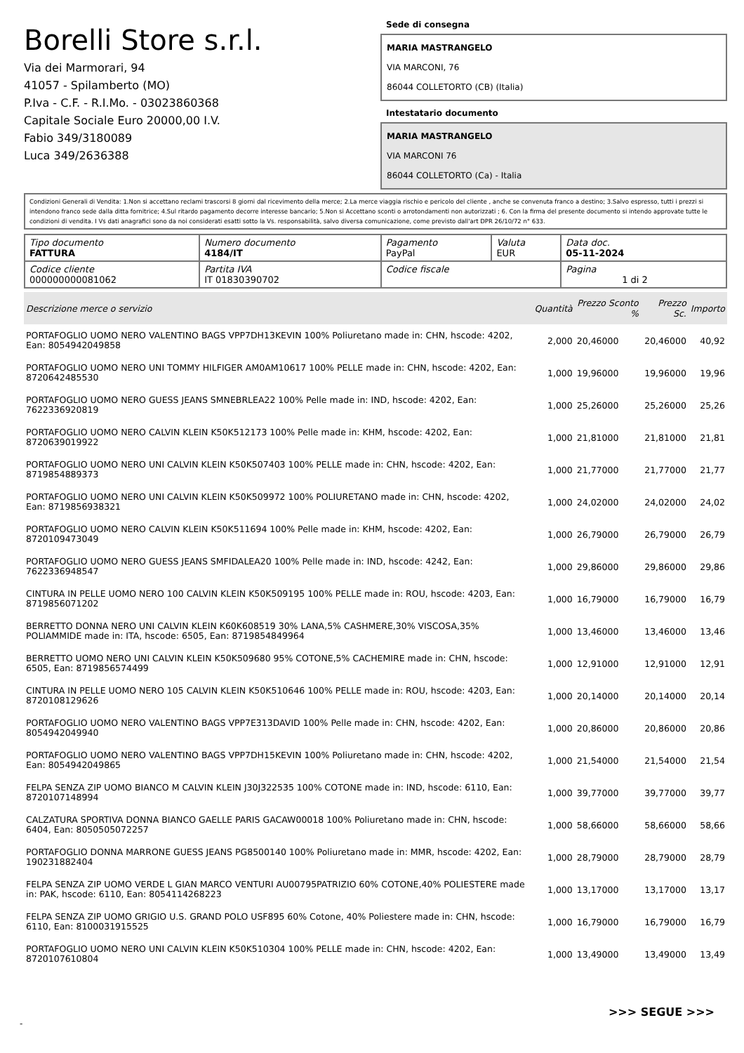Borelli Store s.r.l.
Via dei Marmorari, 94
41057 - Spilamberto (MO)
P.Iva - C.F. - R.I.Mo. - 03023860368
Capitale Sociale Euro 20000,00 I.V.
Fabio 349/3180089
Luca 349/2636388
Sede di consegna
MARIA MASTRANGELO
VIA MARCONI, 76
86044 COLLETORTO (CB) (Italia)
Intestatario documento
MARIA MASTRANGELO
VIA MARCONI 76
86044 COLLETORTO (Ca) - Italia
Condizioni Generali di Vendita: 1.Non si accettano reclami trascorsi 8 giorni dal ricevimento della merce; 2.La merce viaggia rischio e pericolo del cliente , anche se convenuta franco a destino; 3.Salvo espresso, tutti i prezzi si intendono franco sede dalla ditta fornitrice; 4.Sul ritardo pagamento decorre interesse bancario; 5.Non si Accettano sconti o arrotondamenti non autorizzati ; 6. Con la firma del presente documento si intendo approvate tutte le condizioni di vendita. I Vs dati anagrafici sono da noi considerati esatti sotto la Vs. responsabilità, salvo diversa comunicazione, come previsto dall'art DPR 26/10/72 n° 633.
| Tipo documento FATTURA | Numero documento 4184/IT | Pagamento PayPal | Valuta EUR | Data doc. 05-11-2024 |
| Codice cliente 000000000081062 | Partita IVA IT 01830390702 | Codice fiscale | | Pagina 1 di 2 |
| Descrizione merce o servizio | Quantità | Prezzo Sconto % | Prezzo Sc. | Importo |
| --- | --- | --- | --- | --- |
| PORTAFOGLIO UOMO NERO VALENTINO BAGS VPP7DH13KEVIN 100% Poliuretano made in: CHN, hscode: 4202, Ean: 8054942049858 | 2,000 | 20,46000 | 20,46000 | 40,92 |
| PORTAFOGLIO UOMO NERO UNI TOMMY HILFIGER AM0AM10617 100% PELLE made in: CHN, hscode: 4202, Ean: 8720642485530 | 1,000 | 19,96000 | 19,96000 | 19,96 |
| PORTAFOGLIO UOMO NERO GUESS JEANS SMNEBRLEA22 100% Pelle made in: IND, hscode: 4202, Ean: 7622336920819 | 1,000 | 25,26000 | 25,26000 | 25,26 |
| PORTAFOGLIO UOMO NERO CALVIN KLEIN K50K512173 100% Pelle made in: KHM, hscode: 4202, Ean: 8720639019922 | 1,000 | 21,81000 | 21,81000 | 21,81 |
| PORTAFOGLIO UOMO NERO UNI CALVIN KLEIN K50K507403 100% PELLE made in: CHN, hscode: 4202, Ean: 8719854889373 | 1,000 | 21,77000 | 21,77000 | 21,77 |
| PORTAFOGLIO UOMO NERO UNI CALVIN KLEIN K50K509972 100% POLIURETANO made in: CHN, hscode: 4202, Ean: 8719856938321 | 1,000 | 24,02000 | 24,02000 | 24,02 |
| PORTAFOGLIO UOMO NERO CALVIN KLEIN K50K511694 100% Pelle made in: KHM, hscode: 4202, Ean: 8720109473049 | 1,000 | 26,79000 | 26,79000 | 26,79 |
| PORTAFOGLIO UOMO NERO GUESS JEANS SMFIDALEA20 100% Pelle made in: IND, hscode: 4242, Ean: 7622336948547 | 1,000 | 29,86000 | 29,86000 | 29,86 |
| CINTURA IN PELLE UOMO NERO 100 CALVIN KLEIN K50K509195 100% PELLE made in: ROU, hscode: 4203, Ean: 8719856071202 | 1,000 | 16,79000 | 16,79000 | 16,79 |
| BERRETTO DONNA NERO UNI CALVIN KLEIN K60K608519 30% LANA,5% CASHMERE,30% VISCOSA,35% POLIAMMIDE made in: ITA, hscode: 6505, Ean: 8719854849964 | 1,000 | 13,46000 | 13,46000 | 13,46 |
| BERRETTO UOMO NERO UNI CALVIN KLEIN K50K509680 95% COTONE,5% CACHEMIRE made in: CHN, hscode: 6505, Ean: 8719856574499 | 1,000 | 12,91000 | 12,91000 | 12,91 |
| CINTURA IN PELLE UOMO NERO 105 CALVIN KLEIN K50K510646 100% PELLE made in: ROU, hscode: 4203, Ean: 8720108129626 | 1,000 | 20,14000 | 20,14000 | 20,14 |
| PORTAFOGLIO UOMO NERO VALENTINO BAGS VPP7E313DAVID 100% Pelle made in: CHN, hscode: 4202, Ean: 8054942049940 | 1,000 | 20,86000 | 20,86000 | 20,86 |
| PORTAFOGLIO UOMO NERO VALENTINO BAGS VPP7DH15KEVIN 100% Poliuretano made in: CHN, hscode: 4202, Ean: 8054942049865 | 1,000 | 21,54000 | 21,54000 | 21,54 |
| FELPA SENZA ZIP UOMO BIANCO M CALVIN KLEIN J30J322535 100% COTONE made in: IND, hscode: 6110, Ean: 8720107148994 | 1,000 | 39,77000 | 39,77000 | 39,77 |
| CALZATURA SPORTIVA DONNA BIANCO GAELLE PARIS GACAW00018 100% Poliuretano made in: CHN, hscode: 6404, Ean: 8050505072257 | 1,000 | 58,66000 | 58,66000 | 58,66 |
| PORTAFOGLIO DONNA MARRONE GUESS JEANS PG8500140 100% Poliuretano made in: MMR, hscode: 4202, Ean: 190231882404 | 1,000 | 28,79000 | 28,79000 | 28,79 |
| FELPA SENZA ZIP UOMO VERDE L GIAN MARCO VENTURI AU00795PATRIZIO 60% COTONE,40% POLIESTERE made in: PAK, hscode: 6110, Ean: 8054114268223 | 1,000 | 13,17000 | 13,17000 | 13,17 |
| FELPA SENZA ZIP UOMO GRIGIO U.S. GRAND POLO USF895 60% Cotone, 40% Poliestere made in: CHN, hscode: 6110, Ean: 8100031915525 | 1,000 | 16,79000 | 16,79000 | 16,79 |
| PORTAFOGLIO UOMO NERO UNI CALVIN KLEIN K50K510304 100% PELLE made in: CHN, hscode: 4202, Ean: 8720107610804 | 1,000 | 13,49000 | 13,49000 | 13,49 |
>>> SEGUE >>>
-